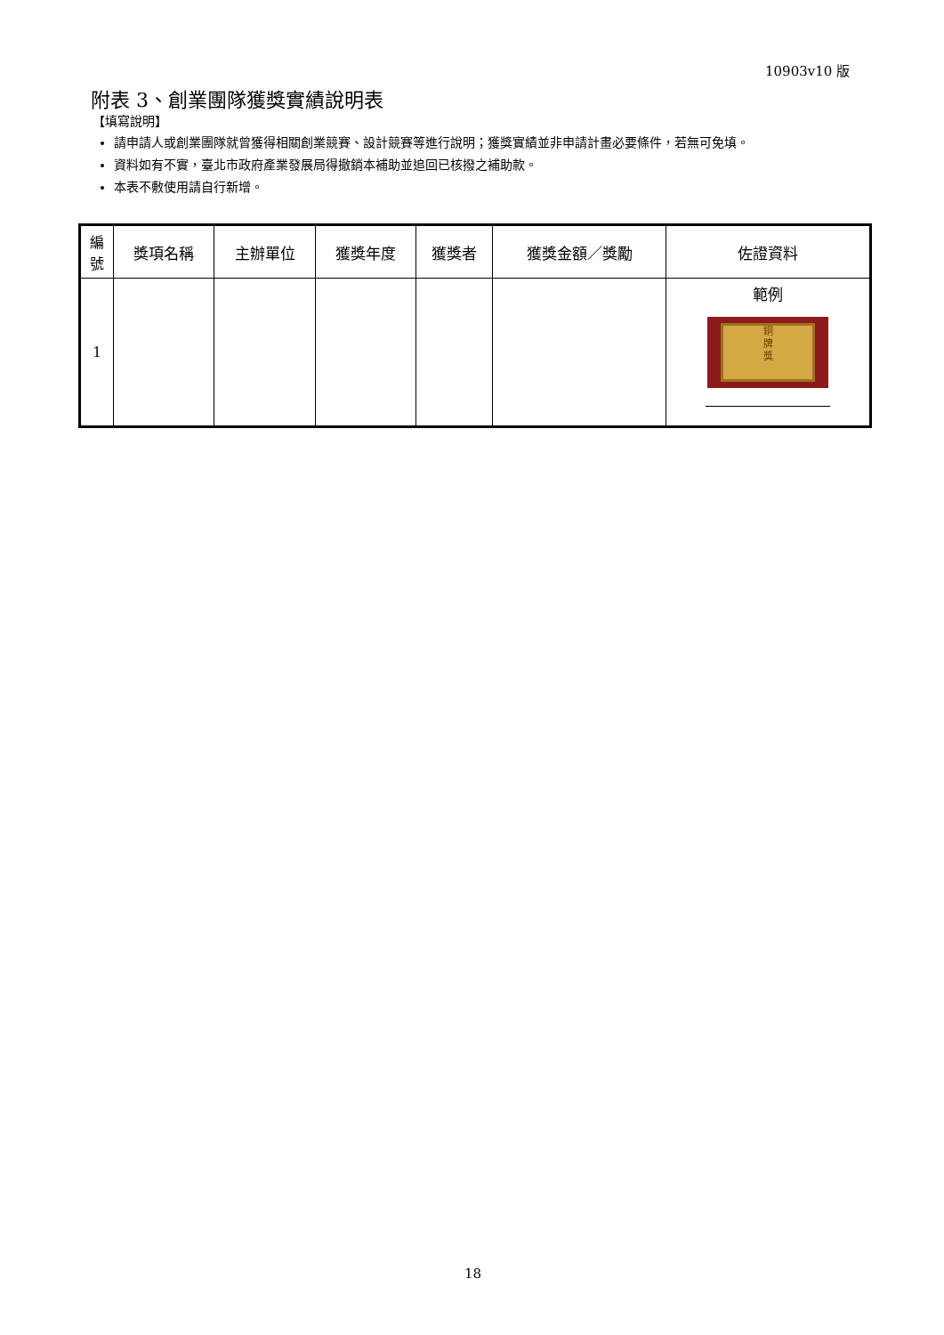10903v10 版
附表 3、創業團隊獲獎實績說明表
【填寫說明】
請申請人或創業團隊就曾獲得相關創業競賽、設計競賽等進行說明；獲獎實績並非申請計畫必要條件，若無可免填。
資料如有不實，臺北市政府產業發展局得撤銷本補助並追回已核撥之補助款。
本表不敷使用請自行新增。
| 編 號 | 獎項名稱 | 主辦單位 | 獲獎年度 | 獲獎者 | 獲獎金額／獎勵 | 佐證資料 |
| --- | --- | --- | --- | --- | --- | --- |
| 1 | | | | | | 範例 銅 牌 獎 |
18